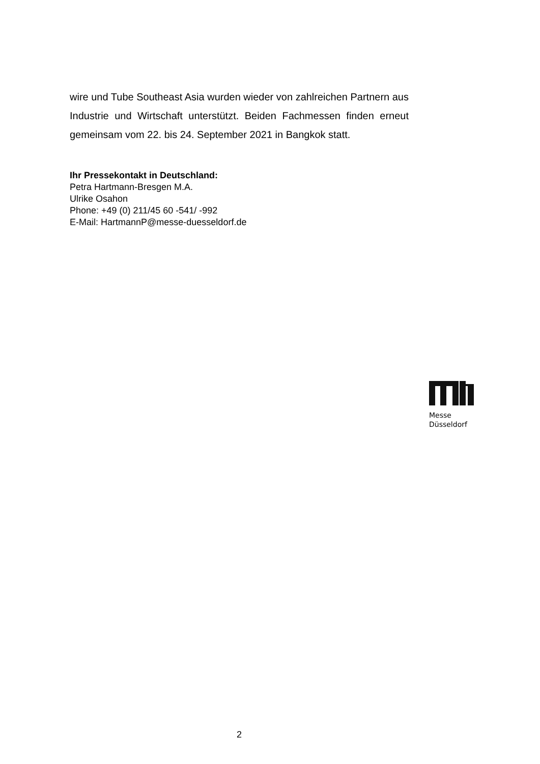wire und Tube Southeast Asia wurden wieder von zahlreichen Partnern aus Industrie und Wirtschaft unterstützt. Beiden Fachmessen finden erneut gemeinsam vom 22. bis 24. September 2021 in Bangkok statt.
Ihr Pressekontakt in Deutschland:
Petra Hartmann-Bresgen M.A.
Ulrike Osahon
Phone: +49 (0) 211/45 60 -541/ -992
E-Mail: HartmannP@messe-duesseldorf.de
Messe
Düsseldorf
2